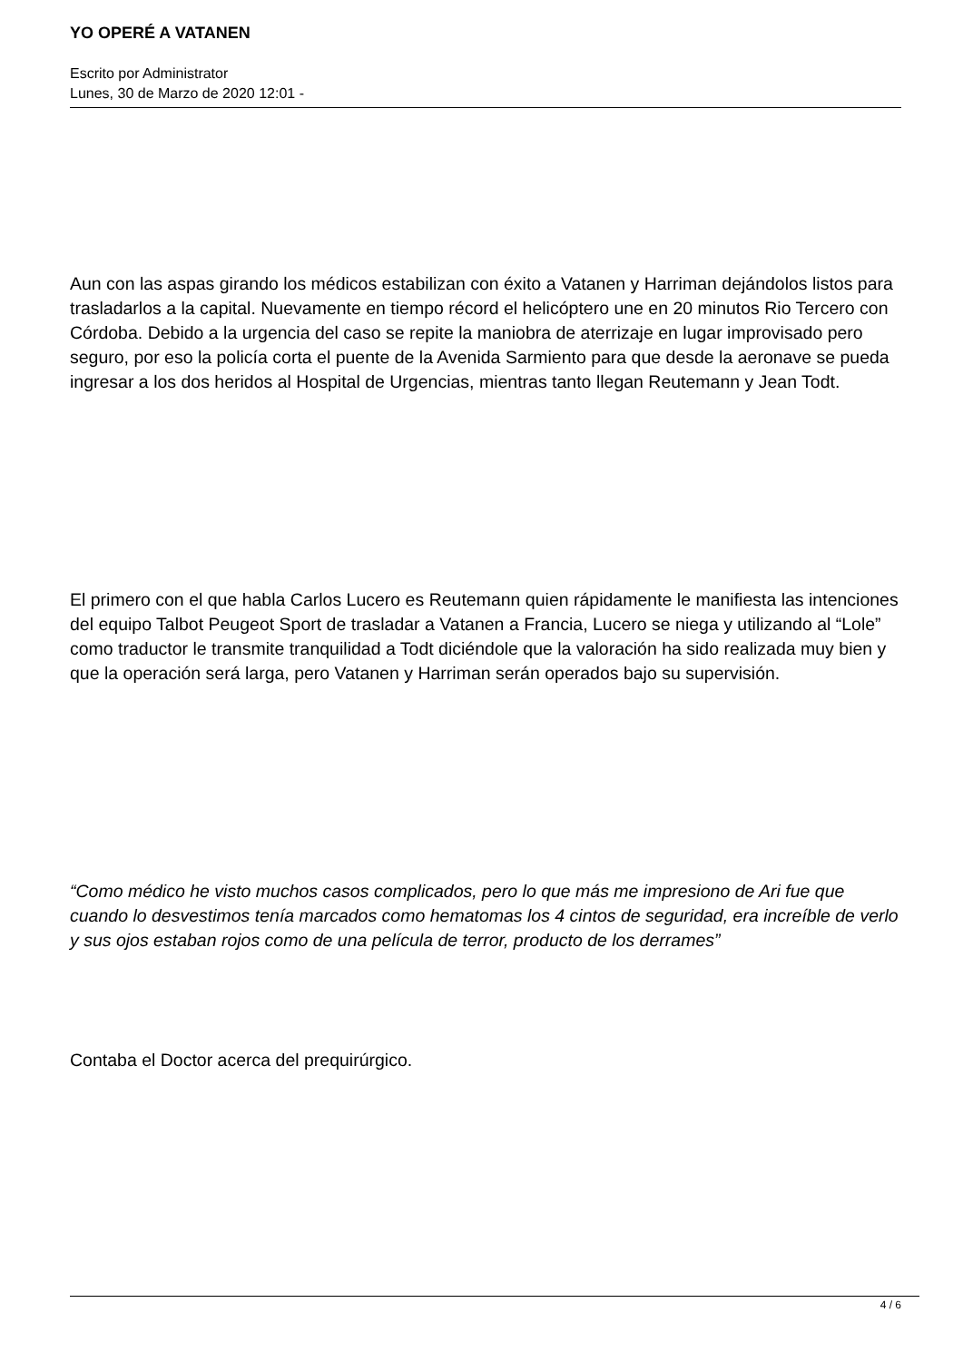YO OPERÉ A VATANEN
Escrito por Administrator
Lunes, 30 de Marzo de 2020 12:01 -
Aun con las aspas girando los médicos estabilizan con éxito a Vatanen y Harriman dejándolos listos para trasladarlos a la capital. Nuevamente en tiempo récord el helicóptero une en 20 minutos Rio Tercero con Córdoba. Debido a la urgencia del caso se repite la maniobra de aterrizaje en lugar improvisado pero seguro, por eso la policía corta el puente de la Avenida Sarmiento para que desde la aeronave se pueda ingresar a los dos heridos al Hospital de Urgencias, mientras tanto llegan Reutemann y Jean Todt.
El primero con el que habla Carlos Lucero es Reutemann quien rápidamente le manifiesta las intenciones del equipo Talbot Peugeot Sport de trasladar a Vatanen a Francia, Lucero se niega y utilizando al “Lole” como traductor le transmite tranquilidad a Todt diciéndole que la valoración ha sido realizada muy bien y que la operación será larga, pero Vatanen y Harriman serán operados bajo su supervisión.
“Como médico he visto muchos casos complicados, pero lo que más me impresiono de Ari fue que cuando lo desvestimos tenía marcados como hematomas los 4 cintos de seguridad, era increíble de verlo y sus ojos estaban rojos como de una película de terror, producto de los derrames”
Contaba el Doctor acerca del prequirúrgico.
4 / 6